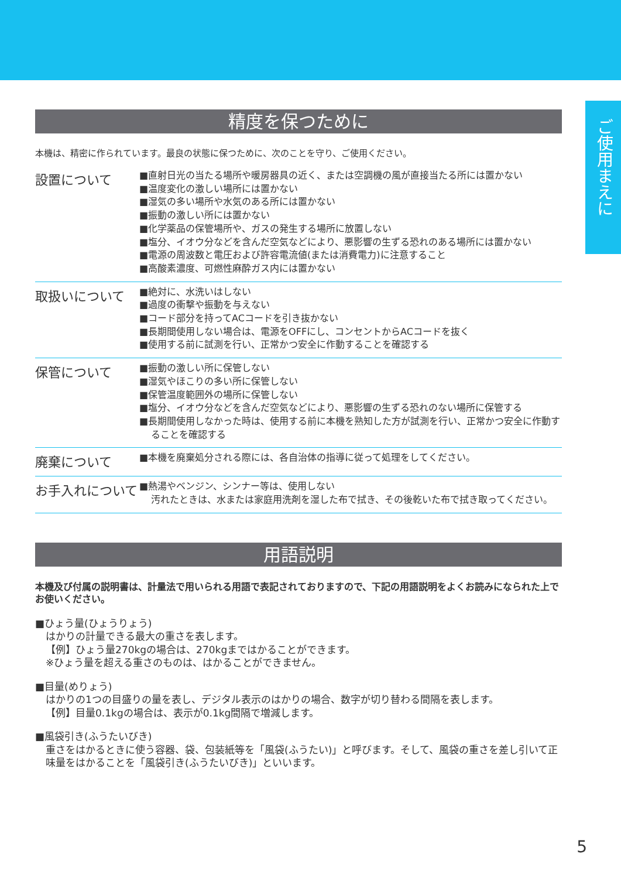ご使用まえに
精度を保つために
本機は、精密に作られています。最良の状態に保つために、次のことを守り、ご使用ください。
設置について
■直射日光の当たる場所や暖房器具の近く、または空調機の風が直接当たる所には置かない
■温度変化の激しい場所には置かない
■湿気の多い場所や水気のある所には置かない
■振動の激しい所には置かない
■化学薬品の保管場所や、ガスの発生する場所に放置しない
■塩分、イオウ分などを含んだ空気などにより、悪影響の生ずる恐れのある場所には置かない
■電源の周波数と電圧および許容電流値(または消費電力)に注意すること
■高酸素濃度、可燃性麻酔ガス内には置かない
取扱いについて
■絶対に、水洗いはしない
■過度の衝撃や振動を与えない
■コード部分を持ってACコードを引き抜かない
■長期間使用しない場合は、電源をOFFにし、コンセントからACコードを抜く
■使用する前に試測を行い、正常かつ安全に作動することを確認する
保管について
■振動の激しい所に保管しない
■湿気やほこりの多い所に保管しない
■保管温度範囲外の場所に保管しない
■塩分、イオウ分などを含んだ空気などにより、悪影響の生ずる恐れのない場所に保管する
■長期間使用しなかった時は、使用する前に本機を熟知した方が試測を行い、正常かつ安全に作動することを確認する
廃棄について
■本機を廃棄処分される際には、各自治体の指導に従って処理をしてください。
お手入れについて
■熱湯やベンジン、シンナー等は、使用しない
汚れたときは、水または家庭用洗剤を湿した布で拭き、その後乾いた布で拭き取ってください。
用語説明
本機及び付属の説明書は、計量法で用いられる用語で表記されておりますので、下記の用語説明をよくお読みになられた上でお使いください。
■ひょう量(ひょうりょう)
はかりの計量できる最大の重さを表します。
【例】ひょう量270kgの場合は、270kgまではかることができます。
※ひょう量を超える重さのものは、はかることができません。
■目量(めりょう)
はかりの1つの目盛りの量を表し、デジタル表示のはかりの場合、数字が切り替わる間隔を表します。
【例】目量0.1kgの場合は、表示が0.1kg間隔で増減します。
■風袋引き(ふうたいびき)
重さをはかるときに使う容器、袋、包装紙等を「風袋(ふうたい)」と呼びます。そして、風袋の重さを差し引いて正味量をはかることを「風袋引き(ふうたいびき)」といいます。
5